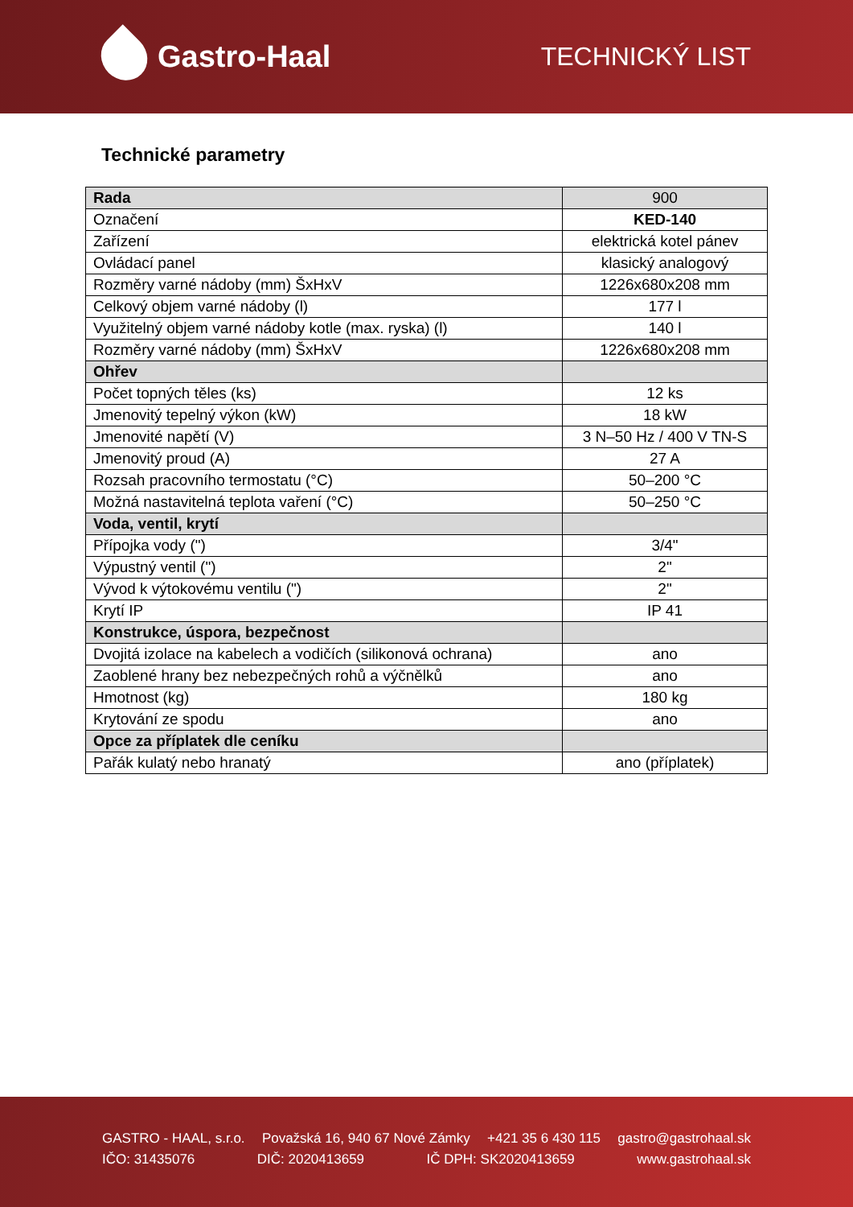Gastro-Haal
TECHNICKÝ LIST
Technické parametry
| Rada | 900 |
| Označení | KED-140 |
| Zařízení | elektrická kotel pánev |
| Ovládací panel | klasický analogový |
| Rozměry varné nádoby (mm) ŠxHxV | 1226x680x208 mm |
| Celkový objem varné nádoby (l) | 177 l |
| Využitelný objem varné nádoby kotle (max. ryska) (l) | 140 l |
| Rozměry varné nádoby (mm) ŠxHxV | 1226x680x208 mm |
| Ohřev | |
| Počet topných těles (ks) | 12 ks |
| Jmenovitý tepelný výkon (kW) | 18 kW |
| Jmenovité napětí (V) | 3 N–50 Hz / 400 V TN-S |
| Jmenovitý proud (A) | 27 A |
| Rozsah pracovního termostatu (°C) | 50–200 °C |
| Možná nastavitelná teplota vaření (°C) | 50–250 °C |
| Voda, ventil, krytí | |
| Přípojka vody (") | 3/4" |
| Výpustný ventil (") | 2" |
| Vývod k výtokovému ventilu (") | 2" |
| Krytí IP | IP 41 |
| Konstrukce, úspora, bezpečnost | |
| Dvojitá izolace na kabelech a vodičích (silikonová ochrana) | ano |
| Zaoblené hrany bez nebezpečných rohů a výčnělků | ano |
| Hmotnost (kg) | 180 kg |
| Krytování ze spodu | ano |
| Opce za příplatek dle ceníku | |
| Pařák kulatý nebo hranatý | ano (příplatek) |
GASTRO - HAAL, s.r.o. Považská 16, 940 67 Nové Zámky +421 35 6 430 115 gastro@gastrohaal.sk
IČO: 31435076 DIČ: 2020413659 IČ DPH: SK2020413659 www.gastrohaal.sk